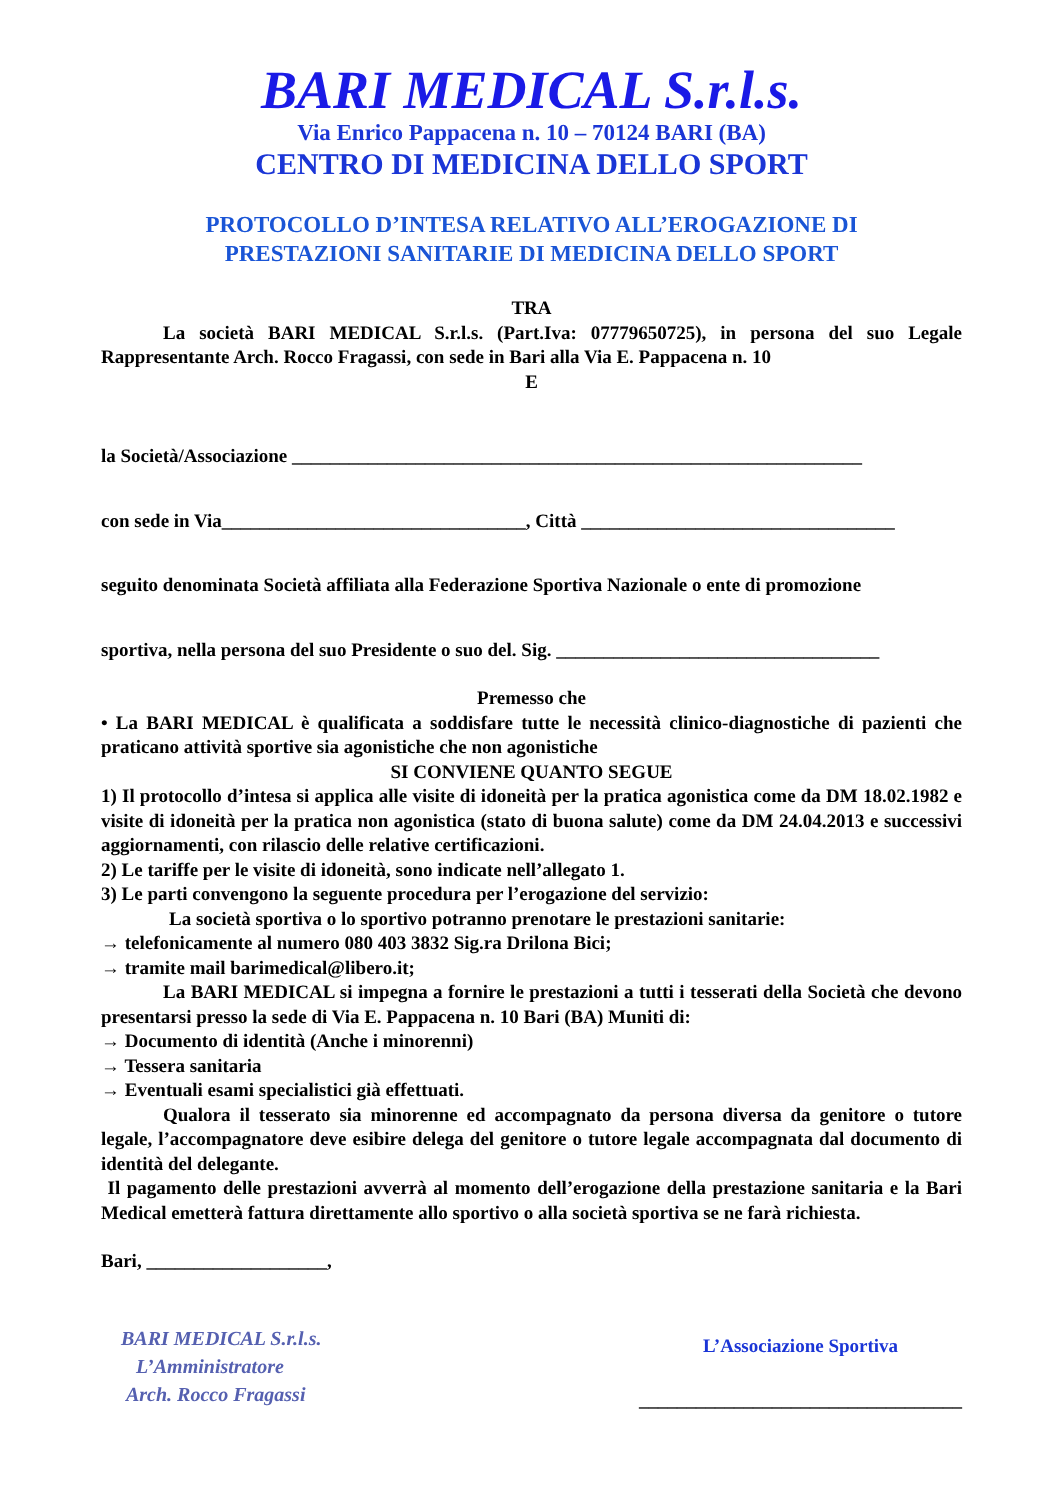BARI MEDICAL S.r.l.s.
Via Enrico Pappacena n. 10 – 70124 BARI (BA)
CENTRO DI MEDICINA DELLO SPORT
PROTOCOLLO D’INTESA RELATIVO ALL’EROGAZIONE DI
PRESTAZIONI SANITARIE DI MEDICINA DELLO SPORT
TRA
La società BARI MEDICAL S.r.l.s. (Part.Iva: 07779650725), in persona del suo Legale Rappresentante Arch. Rocco Fragassi, con sede in Bari alla Via E. Pappacena n. 10
E
la Società/Associazione ____________________________________________________________
con sede in Via________________________________, Città _________________________________
seguito denominata Società affiliata alla Federazione Sportiva Nazionale o ente di promozione
sportiva, nella persona del suo Presidente o suo del. Sig. __________________________________
Premesso che
• La BARI MEDICAL è qualificata a soddisfare tutte le necessità clinico-diagnostiche di pazienti che praticano attività sportive sia agonistiche che non agonistiche
SI CONVIENE QUANTO SEGUE
1) Il protocollo d’intesa si applica alle visite di idoneità per la pratica agonistica come da DM 18.02.1982 e visite di idoneità per la pratica non agonistica (stato di buona salute) come da DM 24.04.2013 e successivi aggiornamenti, con rilascio delle relative certificazioni.
2) Le tariffe per le visite di idoneità, sono indicate nell’allegato 1.
3) Le parti convengono la seguente procedura per l’erogazione del servizio:
La società sportiva o lo sportivo potranno prenotare le prestazioni sanitarie:
→ telefonicamente al numero 080 403 3832 Sig.ra Drilona Bici;
→ tramite mail barimedical@libero.it;
La BARI MEDICAL si impegna a fornire le prestazioni a tutti i tesserati della Società che devono presentarsi presso la sede di Via E. Pappacena n. 10 Bari (BA) Muniti di:
→ Documento di identità (Anche i minorenni)
→ Tessera sanitaria
→ Eventuali esami specialistici già effettuati.
Qualora il tesserato sia minorenne ed accompagnato da persona diversa da genitore o tutore legale, l’accompagnatore deve esibire delega del genitore o tutore legale accompagnata dal documento di identità del delegante.
Il pagamento delle prestazioni avverrà al momento dell’erogazione della prestazione sanitaria e la Bari Medical emetterà fattura direttamente allo sportivo o alla società sportiva se ne farà richiesta.
Bari, ___________________,
BARI MEDICAL S.r.l.s.
L’Amministratore
Arch. Rocco Fragassi
L’Associazione Sportiva
__________________________________